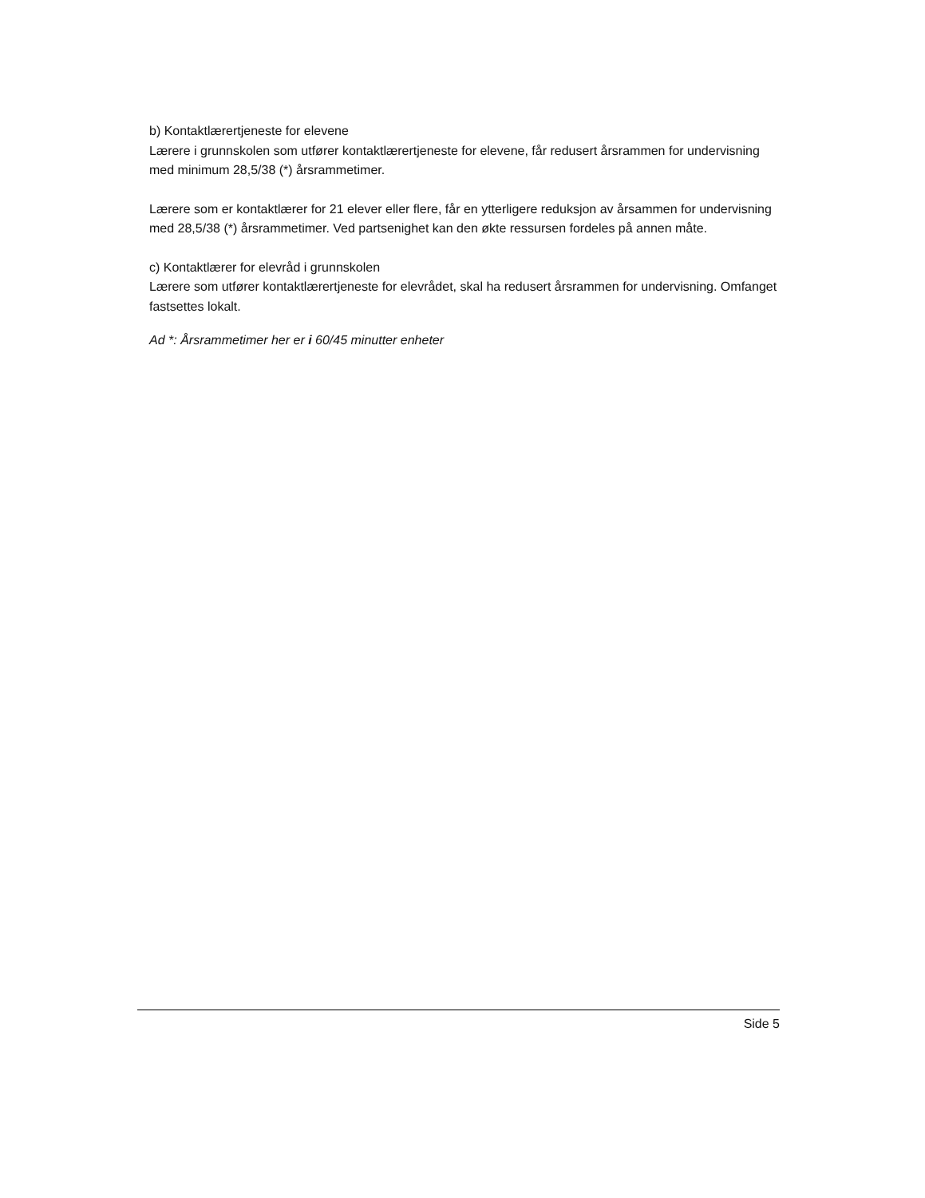b) Kontaktlærertjeneste for elevene
Lærere i grunnskolen som utfører kontaktlærertjeneste for elevene, får redusert årsrammen for undervisning med minimum 28,5/38 (*) årsrammetimer.
Lærere som er kontaktlærer for 21 elever eller flere, får en ytterligere reduksjon av årsammen for undervisning med 28,5/38 (*) årsrammetimer. Ved partsenighet kan den økte ressursen fordeles på annen måte.
c) Kontaktlærer for elevråd i grunnskolen
Lærere som utfører kontaktlærertjeneste for elevrådet, skal ha redusert årsrammen for undervisning. Omfanget fastsettes lokalt.
Ad *: Årsrammetimer her er i 60/45 minutter enheter
Side 5